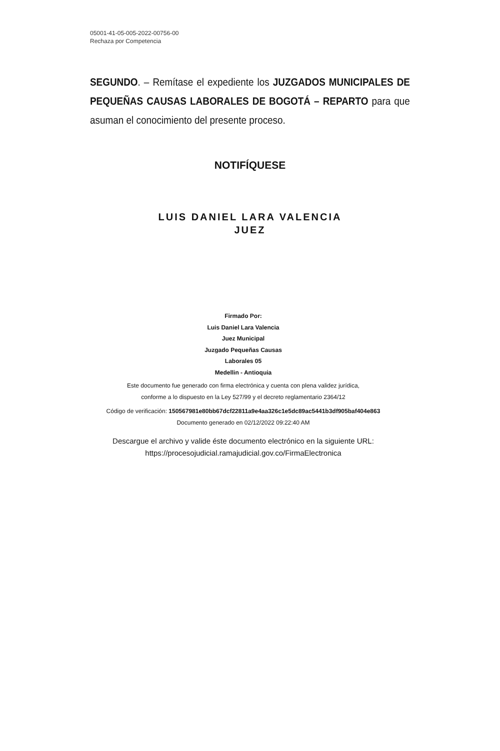05001-41-05-005-2022-00756-00
Rechaza por Competencia
SEGUNDO. – Remítase el expediente los JUZGADOS MUNICIPALES DE PEQUEÑAS CAUSAS LABORALES DE BOGOTÁ – REPARTO para que asuman el conocimiento del presente proceso.
NOTIFÍQUESE
LUIS DANIEL LARA VALENCIA
JUEZ
Firmado Por:
Luis Daniel Lara Valencia
Juez Municipal
Juzgado Pequeñas Causas
Laborales 05
Medellin - Antioquia
Este documento fue generado con firma electrónica y cuenta con plena validez jurídica,
conforme a lo dispuesto en la Ley 527/99 y el decreto reglamentario 2364/12
Código de verificación: 150567981e80bb67dcf22811a9e4aa326c1e5dc89ac5441b3df905baf404e863
Documento generado en 02/12/2022 09:22:40 AM
Descargue el archivo y valide éste documento electrónico en la siguiente URL:
https://procesojudicial.ramajudicial.gov.co/FirmaElectronica